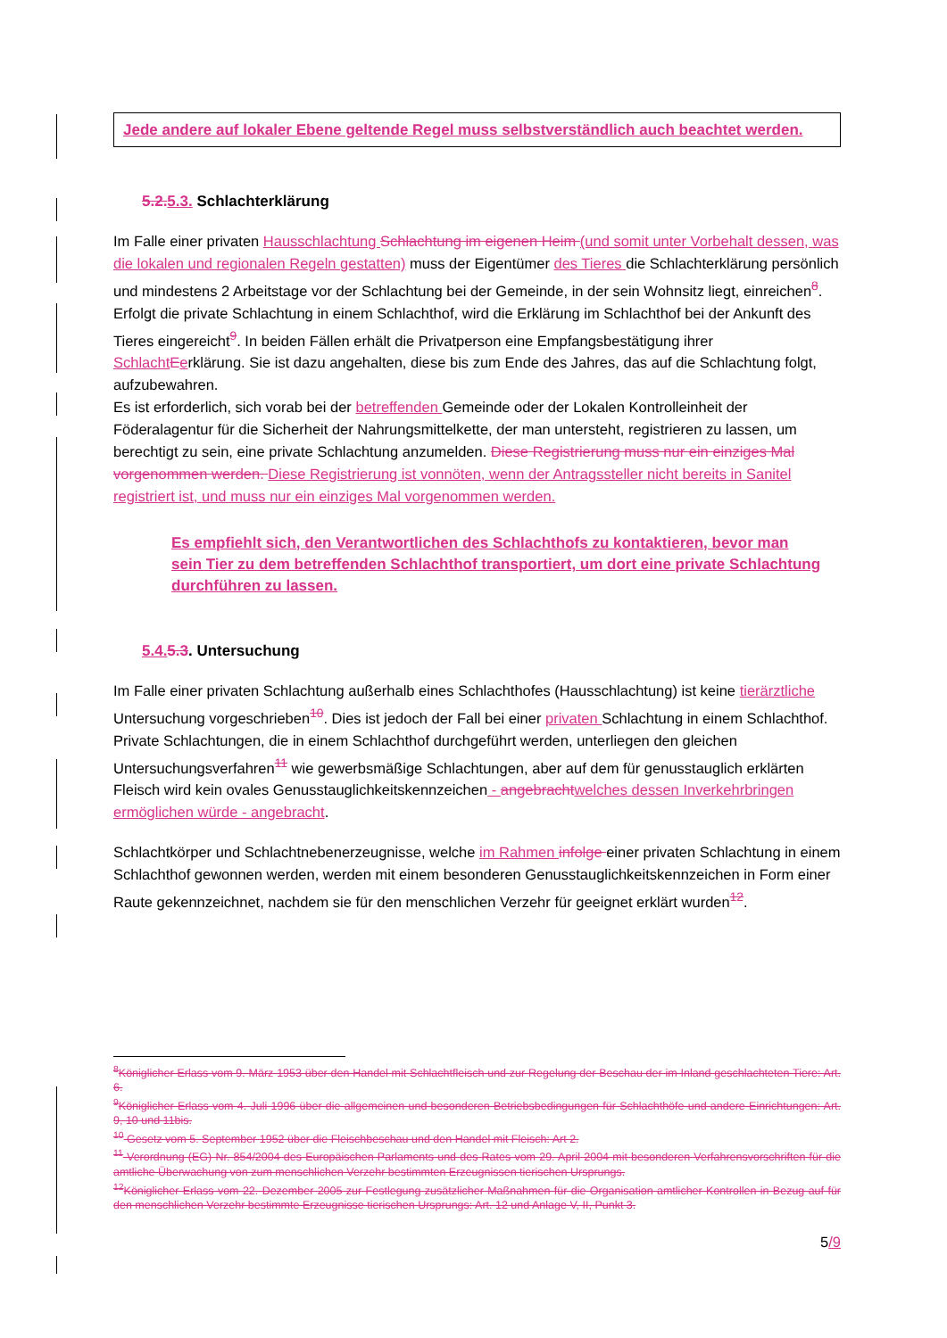Jede andere auf lokaler Ebene geltende Regel muss selbstverständlich auch beachtet werden.
5.2. 5.3. Schlachterklärung
Im Falle einer privaten Hausschlachtung Schlachtung im eigenen Heim (und somit unter Vorbehalt dessen, was die lokalen und regionalen Regeln gestatten) muss der Eigentümer des Tieres die Schlachterklärung persönlich und mindestens 2 Arbeitstage vor der Schlachtung bei der Gemeinde, in der sein Wohnsitz liegt, einreichen<sup>8</sup>. Erfolgt die private Schlachtung in einem Schlachthof, wird die Erklärung im Schlachthof bei der Ankunft des Tieres eingereicht<sup>9</sup>. In beiden Fällen erhält die Privatperson eine Empfangsbestätigung ihrer Schlacht Eerklärung. Sie ist dazu angehalten, diese bis zum Ende des Jahres, das auf die Schlachtung folgt, aufzubewahren.
Es ist erforderlich, sich vorab bei der betreffenden Gemeinde oder der Lokalen Kontrolleinheit der Föderalagentur für die Sicherheit der Nahrungsmittelkette, der man untersteht, registrieren zu lassen, um berechtigt zu sein, eine private Schlachtung anzumelden. Diese Registrierung muss nur ein einziges Mal vorgenommen werden. Diese Registrierung ist vonnöten, wenn der Antragssteller nicht bereits in Sanitel registriert ist, und muss nur ein einziges Mal vorgenommen werden.
Es empfiehlt sich, den Verantwortlichen des Schlachthofs zu kontaktieren, bevor man sein Tier zu dem betreffenden Schlachthof transportiert, um dort eine private Schlachtung durchführen zu lassen.
5.4. 5.3. Untersuchung
Im Falle einer privaten Schlachtung außerhalb eines Schlachthofes (Hausschlachtung) ist keine tierärztliche Untersuchung vorgeschrieben<sup>10</sup>. Dies ist jedoch der Fall bei einer privaten Schlachtung in einem Schlachthof.
Private Schlachtungen, die in einem Schlachthof durchgeführt werden, unterliegen den gleichen Untersuchungsverfahren<sup>11</sup> wie gewerbsmäßige Schlachtungen, aber auf dem für genusstauglich erklärten Fleisch wird kein ovales Genusstauglichkeitskennzeichen - angebracht welches dessen Inverkehrbringen ermöglichen würde - angebracht.
Schlachtkörper und Schlachtnebenerzeugnisse, welche im Rahmen infolge einer privaten Schlachtung in einem Schlachthof gewonnen werden, werden mit einem besonderen Genusstauglichkeitskennzeichen in Form einer Raute gekennzeichnet, nachdem sie für den menschlichen Verzehr für geeignet erklärt wurden<sup>12</sup>.
<sup>8</sup> Königlicher Erlass vom 9. März 1953 über den Handel mit Schlachtfleisch und zur Regelung der Beschau der im Inland geschlachteten Tiere: Art. 6.
<sup>9</sup> Königlicher Erlass vom 4. Juli 1996 über die allgemeinen und besonderen Betriebsbedingungen für Schlachthöfe und andere Einrichtungen: Art. 9, 10 und 11bis.
<sup>10</sup> Gesetz vom 5. September 1952 über die Fleischbeschau und den Handel mit Fleisch: Art 2.
<sup>11</sup> Verordnung (EG) Nr. 854/2004 des Europäischen Parlaments und des Rates vom 29. April 2004 mit besonderen Verfahrensvorschriften für die amtliche Überwachung von zum menschlichen Verzehr bestimmten Erzeugnissen tierischen Ursprungs.
<sup>12</sup> Königlicher Erlass vom 22. Dezember 2005 zur Festlegung zusätzlicher Maßnahmen für die Organisation amtlicher Kontrollen in Bezug auf für den menschlichen Verzehr bestimmte Erzeugnisse tierischen Ursprungs: Art. 12 und Anlage V, II, Punkt 3.
5/9